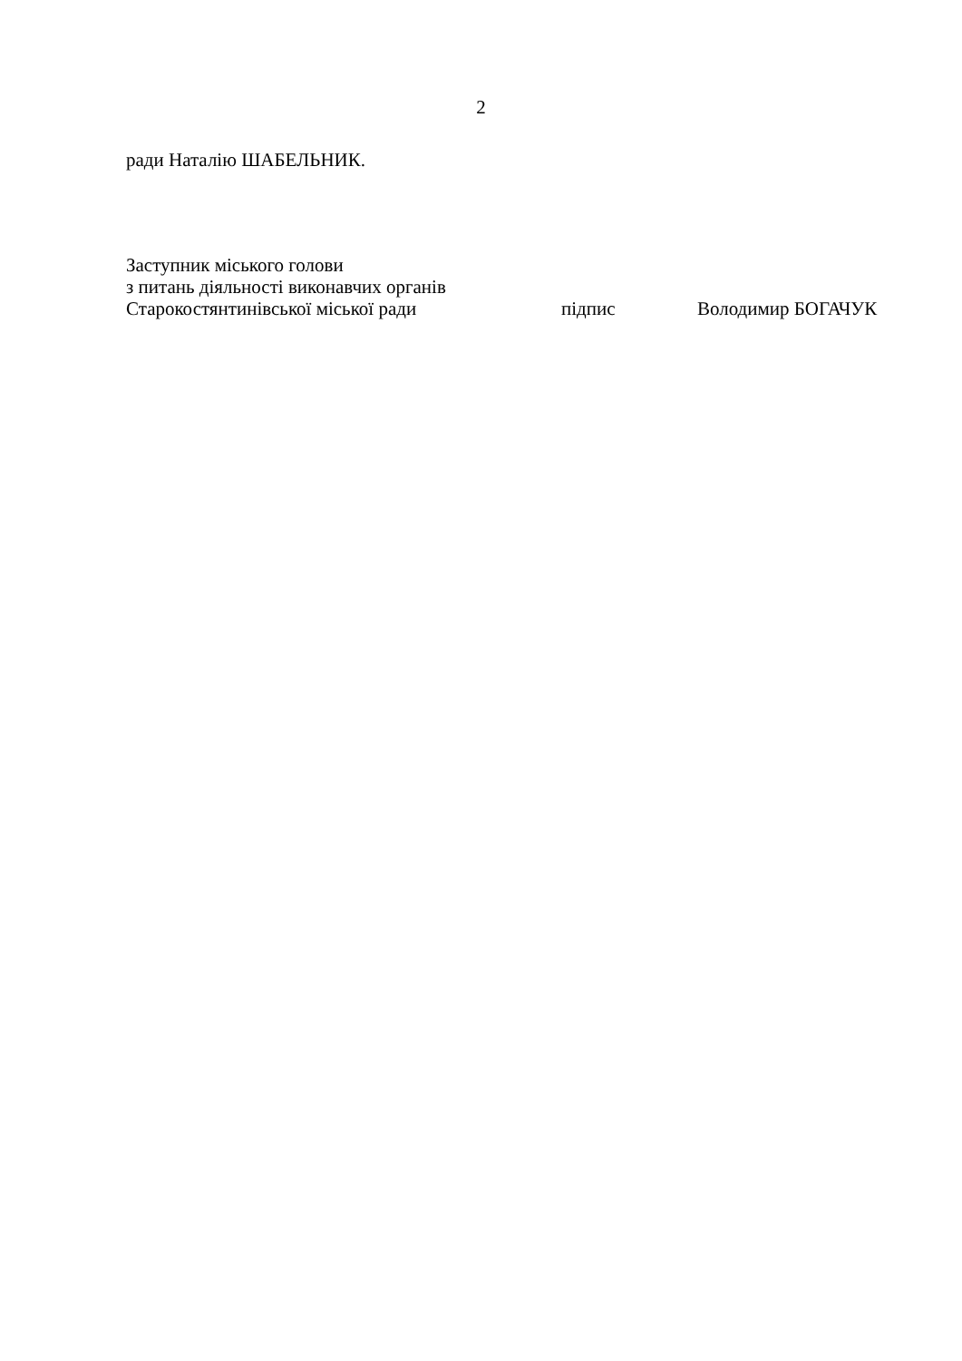2
ради Наталію ШАБЕЛЬНИК.
Заступник міського голови
з питань діяльності виконавчих органів
Старокостянтинівської міської ради підпис Володимир БОГАЧУК